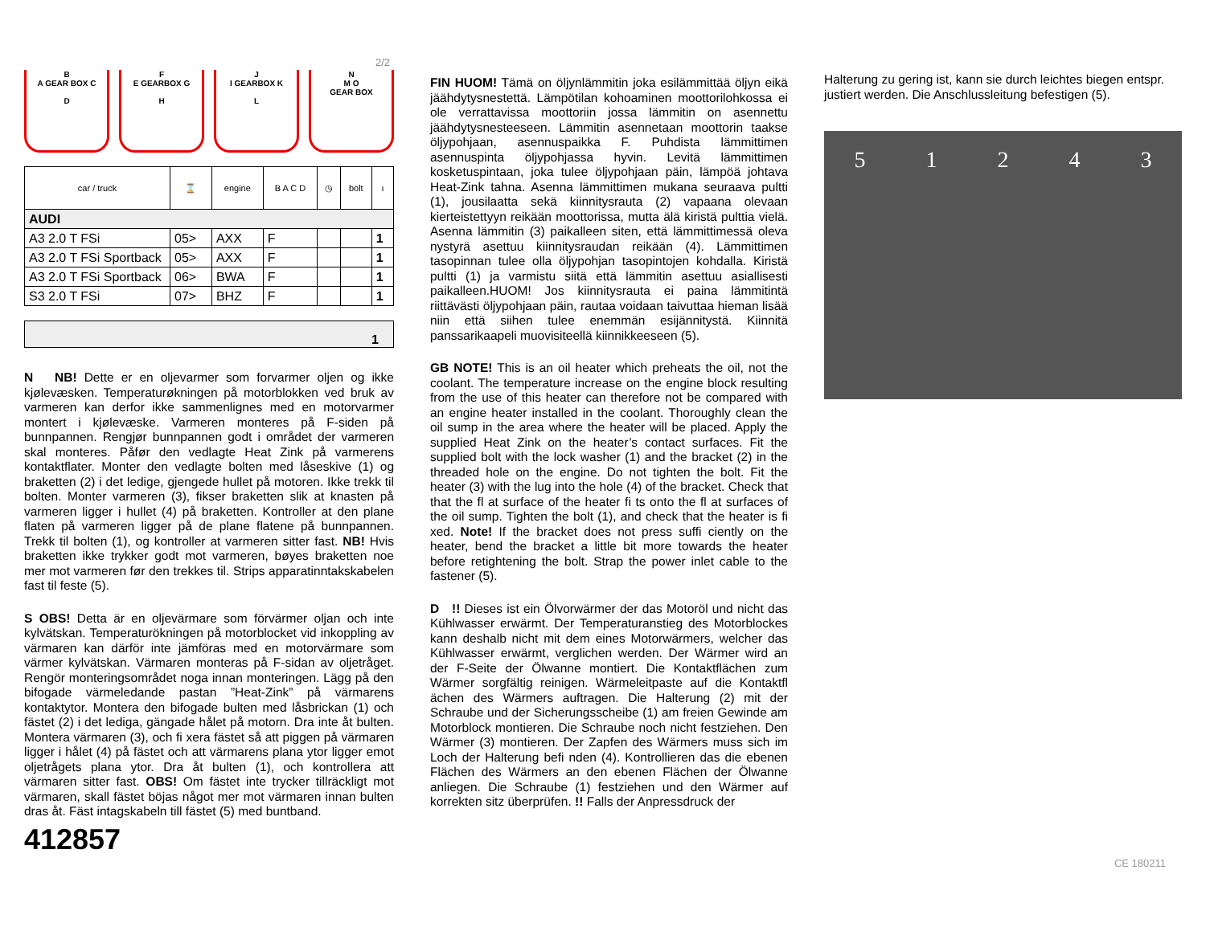2/2
B
A GEAR BOX C
D
F
E GEARBOX G
H
J
I GEARBOX K
L
N
M O
GEAR BOX
| car / truck | ⌛ | engine | B A C D | ◷ | bolt | ι |
| --- | --- | --- | --- | --- | --- | --- |
| AUDI | | | | | | |
| A3 2.0 T FSi | 05> | AXX | F | | | 1 |
| A3 2.0 T FSi Sportback | 05> | AXX | F | | | 1 |
| A3 2.0 T FSi Sportback | 06> | BWA | F | | | 1 |
| S3 2.0 T FSi | 07> | BHZ | F | | | 1 |
1
N NB! Dette er en oljevarmer som forvarmer oljen og ikke kjølevæsken. Temperaturøkningen på motorblokken ved bruk av varmeren kan derfor ikke sammenlignes med en motorvarmer montert i kjølevæske. Varmeren monteres på F-siden på bunnpannen. Rengjør bunnpannen godt i området der varmeren skal monteres. Påfør den vedlagte Heat Zink på varmerens kontaktflater. Monter den vedlagte bolten med låseskive (1) og braketten (2) i det ledige, gjengede hullet på motoren. Ikke trekk til bolten. Monter varmeren (3), fikser braketten slik at knasten på varmeren ligger i hullet (4) på braketten. Kontroller at den plane flaten på varmeren ligger på de plane flatene på bunnpannen. Trekk til bolten (1), og kontroller at varmeren sitter fast. NB! Hvis braketten ikke trykker godt mot varmeren, bøyes braketten noe mer mot varmeren før den trekkes til. Strips apparatinntakskabelen fast til feste (5).
S OBS! Detta är en oljevärmare som förvärmer oljan och inte kylvätskan. Temperaturökningen på motorblocket vid inkoppling av värmaren kan därför inte jämföras med en motorvärmare som värmer kylvätskan. Värmaren monteras på F-sidan av oljetråget. Rengör monteringsområdet noga innan monteringen. Lägg på den bifogade värmeledande pastan ”Heat-Zink” på värmarens kontaktytor. Montera den bifogade bulten med låsbrickan (1) och fästet (2) i det lediga, gängade hålet på motorn. Dra inte åt bulten. Montera värmaren (3), och fi xera fästet så att piggen på värmaren ligger i hålet (4) på fästet och att värmarens plana ytor ligger emot oljetrågets plana ytor. Dra åt bulten (1), och kontrollera att värmaren sitter fast. OBS! Om fästet inte trycker tillräckligt mot värmaren, skall fästet böjas något mer mot värmaren innan bulten dras åt. Fäst intagskabeln till fästet (5) med buntband.
412857
FIN HUOM! Tämä on öljynlämmitin joka esilämmittää öljyn eikä jäähdytysnestettä. Lämpötilan kohoaminen moottorilohkossa ei ole verrattavissa moottoriin jossa lämmitin on asennettu jäähdytysnesteeseen. Lämmitin asennetaan moottorin taakse öljypohjaan, asennuspaikka F. Puhdista lämmittimen asennuspinta öljypohjassa hyvin. Levitä lämmittimen kosketuspintaan, joka tulee öljypohjaan päin, lämpöä johtava Heat-Zink tahna. Asenna lämmittimen mukana seuraava pultti (1), jousilaatta sekä kiinnitysrauta (2) vapaana olevaan kierteistettyyn reikään moottorissa, mutta älä kiristä pulttia vielä. Asenna lämmitin (3) paikalleen siten, että lämmittimessä oleva nystyrä asettuu kiinnitysraudan reikään (4). Lämmittimen tasopinnan tulee olla öljypohjan tasopintojen kohdalla. Kiristä pultti (1) ja varmistu siitä että lämmitin asettuu asiallisesti paikalleen.HUOM! Jos kiinnitysrauta ei paina lämmitintä riittävästi öljypohjaan päin, rautaa voidaan taivuttaa hieman lisää niin että siihen tulee enemmän esijännitystä. Kiinnitä panssarikaapeli muovisiteellä kiinnikkeeseen (5).
GB NOTE! This is an oil heater which preheats the oil, not the coolant. The temperature increase on the engine block resulting from the use of this heater can therefore not be compared with an engine heater installed in the coolant. Thoroughly clean the oil sump in the area where the heater will be placed. Apply the supplied Heat Zink on the heater’s contact surfaces. Fit the supplied bolt with the lock washer (1) and the bracket (2) in the threaded hole on the engine. Do not tighten the bolt. Fit the heater (3) with the lug into the hole (4) of the bracket. Check that that the fl at surface of the heater fi ts onto the fl at surfaces of the oil sump. Tighten the bolt (1), and check that the heater is fi xed. Note! If the bracket does not press suffi ciently on the heater, bend the bracket a little bit more towards the heater before retightening the bolt. Strap the power inlet cable to the fastener (5).
D !! Dieses ist ein Ölvorwärmer der das Motoröl und nicht das Kühlwasser erwärmt. Der Temperaturanstieg des Motorblockes kann deshalb nicht mit dem eines Motorwärmers, welcher das Kühlwasser erwärmt, verglichen werden. Der Wärmer wird an der F-Seite der Ölwanne montiert. Die Kontaktflächen zum Wärmer sorgfältig reinigen. Wärmeleitpaste auf die Kontaktfl ächen des Wärmers auftragen. Die Halterung (2) mit der Schraube und der Sicherungsscheibe (1) am freien Gewinde am Motorblock montieren. Die Schraube noch nicht festziehen. Den Wärmer (3) montieren. Der Zapfen des Wärmers muss sich im Loch der Halterung befi nden (4). Kontrollieren das die ebenen Flächen des Wärmers an den ebenen Flächen der Ölwanne anliegen. Die Schraube (1) festziehen und den Wärmer auf korrekten sitz überprüfen. !! Falls der Anpressdruck der
Halterung zu gering ist, kann sie durch leichtes biegen entspr. justiert werden. Die Anschlussleitung befestigen (5).
5 1 2 4 3
CE 180211